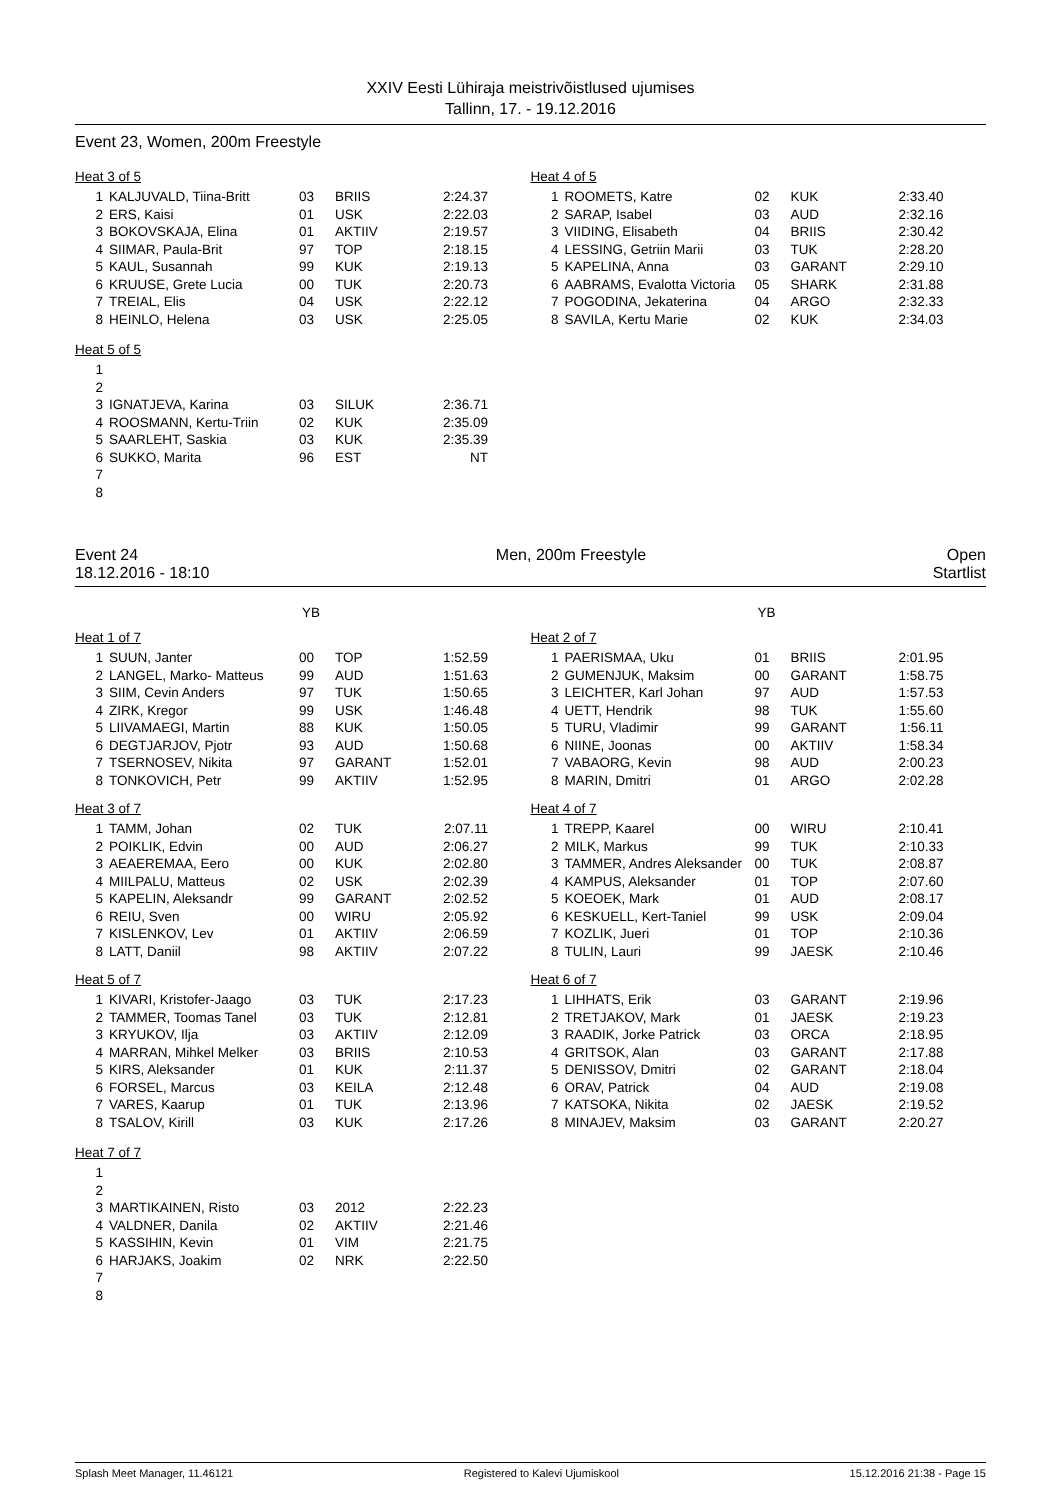XXIV Eesti Lühiraja meistrivõistlused ujumises
Tallinn, 17. - 19.12.2016
Event 23, Women, 200m Freestyle
Heat 3 of 5
| 1 | KALJUVALD, Tiina-Britt | 03 | BRIIS | 2:24.37 |
| 2 | ERS, Kaisi | 01 | USK | 2:22.03 |
| 3 | BOKOVSKAJA, Elina | 01 | AKTIIV | 2:19.57 |
| 4 | SIIMAR, Paula-Brit | 97 | TOP | 2:18.15 |
| 5 | KAUL, Susannah | 99 | KUK | 2:19.13 |
| 6 | KRUUSE, Grete Lucia | 00 | TUK | 2:20.73 |
| 7 | TREIAL, Elis | 04 | USK | 2:22.12 |
| 8 | HEINLO, Helena | 03 | USK | 2:25.05 |
Heat 4 of 5
| 1 | ROOMETS, Katre | 02 | KUK | 2:33.40 |
| 2 | SARAP, Isabel | 03 | AUD | 2:32.16 |
| 3 | VIIDING, Elisabeth | 04 | BRIIS | 2:30.42 |
| 4 | LESSING, Getriin Marii | 03 | TUK | 2:28.20 |
| 5 | KAPELINA, Anna | 03 | GARANT | 2:29.10 |
| 6 | AABRAMS, Evalotta Victoria | 05 | SHARK | 2:31.88 |
| 7 | POGODINA, Jekaterina | 04 | ARGO | 2:32.33 |
| 8 | SAVILA, Kertu Marie | 02 | KUK | 2:34.03 |
Heat 5 of 5
| 1 | | | | |
| 2 | | | | |
| 3 | IGNATJEVA, Karina | 03 | SILUK | 2:36.71 |
| 4 | ROOSMANN, Kertu-Triin | 02 | KUK | 2:35.09 |
| 5 | SAARLEHT, Saskia | 03 | KUK | 2:35.39 |
| 6 | SUKKO, Marita | 96 | EST | NT |
| 7 | | | | |
| 8 | | | | |
Event 24
18.12.2016 - 18:10
Men, 200m Freestyle Open
Startlist
YB YB
Heat 1 of 7
| 1 | SUUN, Janter | 00 | TOP | 1:52.59 |
| 2 | LANGEL, Marko- Matteus | 99 | AUD | 1:51.63 |
| 3 | SIIM, Cevin Anders | 97 | TUK | 1:50.65 |
| 4 | ZIRK, Kregor | 99 | USK | 1:46.48 |
| 5 | LIIVAMAEGI, Martin | 88 | KUK | 1:50.05 |
| 6 | DEGTJARJOV, Pjotr | 93 | AUD | 1:50.68 |
| 7 | TSERNOSEV, Nikita | 97 | GARANT | 1:52.01 |
| 8 | TONKOVICH, Petr | 99 | AKTIIV | 1:52.95 |
Heat 3 of 7
| 1 | TAMM, Johan | 02 | TUK | 2:07.11 |
| 2 | POIKLIK, Edvin | 00 | AUD | 2:06.27 |
| 3 | AEAEREMAA, Eero | 00 | KUK | 2:02.80 |
| 4 | MIILPALU, Matteus | 02 | USK | 2:02.39 |
| 5 | KAPELIN, Aleksandr | 99 | GARANT | 2:02.52 |
| 6 | REIU, Sven | 00 | WIRU | 2:05.92 |
| 7 | KISLENKOV, Lev | 01 | AKTIIV | 2:06.59 |
| 8 | LATT, Daniil | 98 | AKTIIV | 2:07.22 |
Heat 5 of 7
| 1 | KIVARI, Kristofer-Jaago | 03 | TUK | 2:17.23 |
| 2 | TAMMER, Toomas Tanel | 03 | TUK | 2:12.81 |
| 3 | KRYUKOV, Ilja | 03 | AKTIIV | 2:12.09 |
| 4 | MARRAN, Mihkel Melker | 03 | BRIIS | 2:10.53 |
| 5 | KIRS, Aleksander | 01 | KUK | 2:11.37 |
| 6 | FORSEL, Marcus | 03 | KEILA | 2:12.48 |
| 7 | VARES, Kaarup | 01 | TUK | 2:13.96 |
| 8 | TSALOV, Kirill | 03 | KUK | 2:17.26 |
Heat 7 of 7
| 1 | | | | |
| 2 | | | | |
| 3 | MARTIKAINEN, Risto | 03 | 2012 | 2:22.23 |
| 4 | VALDNER, Danila | 02 | AKTIIV | 2:21.46 |
| 5 | KASSIHIN, Kevin | 01 | VIM | 2:21.75 |
| 6 | HARJAKS, Joakim | 02 | NRK | 2:22.50 |
| 7 | | | | |
| 8 | | | | |
Heat 2 of 7
| 1 | PAERISMAA, Uku | 01 | BRIIS | 2:01.95 |
| 2 | GUMENJUK, Maksim | 00 | GARANT | 1:58.75 |
| 3 | LEICHTER, Karl Johan | 97 | AUD | 1:57.53 |
| 4 | UETT, Hendrik | 98 | TUK | 1:55.60 |
| 5 | TURU, Vladimir | 99 | GARANT | 1:56.11 |
| 6 | NIINE, Joonas | 00 | AKTIIV | 1:58.34 |
| 7 | VABAORG, Kevin | 98 | AUD | 2:00.23 |
| 8 | MARIN, Dmitri | 01 | ARGO | 2:02.28 |
Heat 4 of 7
| 1 | TREPP, Kaarel | 00 | WIRU | 2:10.41 |
| 2 | MILK, Markus | 99 | TUK | 2:10.33 |
| 3 | TAMMER, Andres Aleksander | 00 | TUK | 2:08.87 |
| 4 | KAMPUS, Aleksander | 01 | TOP | 2:07.60 |
| 5 | KOEOEK, Mark | 01 | AUD | 2:08.17 |
| 6 | KESKUELL, Kert-Taniel | 99 | USK | 2:09.04 |
| 7 | KOZLIK, Jueri | 01 | TOP | 2:10.36 |
| 8 | TULIN, Lauri | 99 | JAESK | 2:10.46 |
Heat 6 of 7
| 1 | LIHHATS, Erik | 03 | GARANT | 2:19.96 |
| 2 | TRETJAKOV, Mark | 01 | JAESK | 2:19.23 |
| 3 | RAADIK, Jorke Patrick | 03 | ORCA | 2:18.95 |
| 4 | GRITSOK, Alan | 03 | GARANT | 2:17.88 |
| 5 | DENISSOV, Dmitri | 02 | GARANT | 2:18.04 |
| 6 | ORAV, Patrick | 04 | AUD | 2:19.08 |
| 7 | KATSOKA, Nikita | 02 | JAESK | 2:19.52 |
| 8 | MINAJEV, Maksim | 03 | GARANT | 2:20.27 |
Splash Meet Manager, 11.46121 Registered to Kalevi Ujumiskool 15.12.2016 21:38 - Page 15